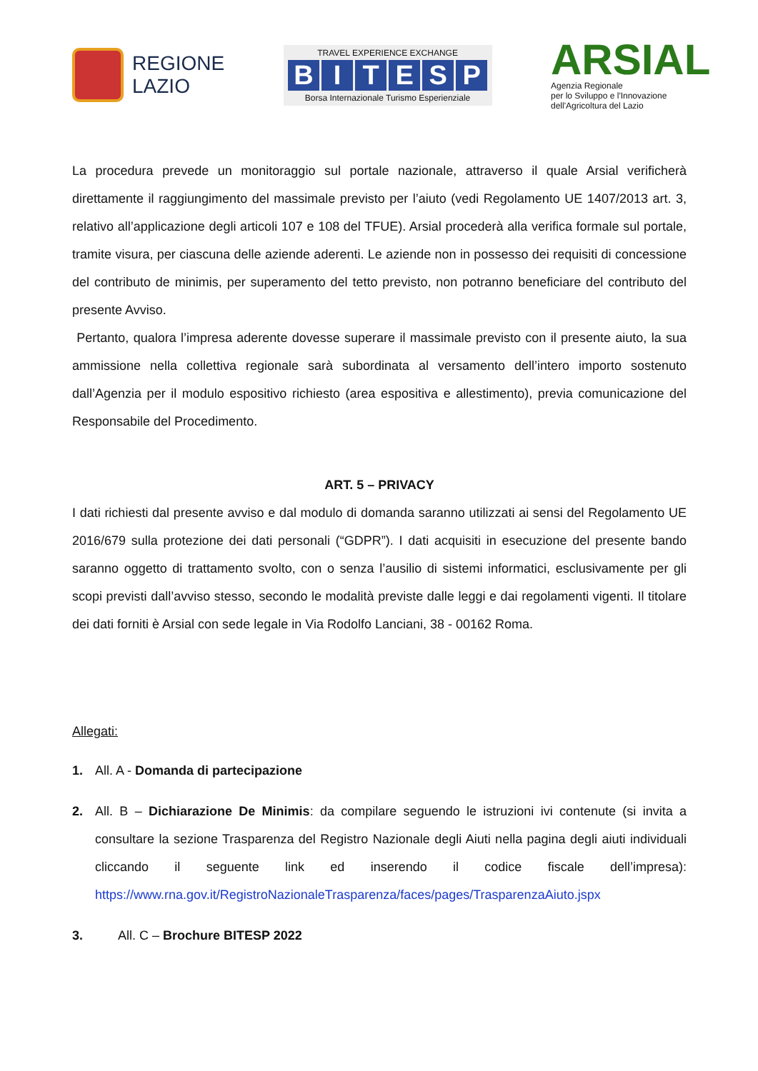REGIONE
LAZIO
TRAVEL EXPERIENCE EXCHANGE
BITESP
Borsa Internazionale Turismo Esperienziale
ARSIAL
Agenzia Regionale
per lo Sviluppo e l'Innovazione
dell'Agricoltura del Lazio
La procedura prevede un monitoraggio sul portale nazionale, attraverso il quale Arsial verificherà direttamente il raggiungimento del massimale previsto per l’aiuto (vedi Regolamento UE 1407/2013 art. 3, relativo all’applicazione degli articoli 107 e 108 del TFUE). Arsial procederà alla verifica formale sul portale, tramite visura, per ciascuna delle aziende aderenti. Le aziende non in possesso dei requisiti di concessione del contributo de minimis, per superamento del tetto previsto, non potranno beneficiare del contributo del presente Avviso.
Pertanto, qualora l’impresa aderente dovesse superare il massimale previsto con il presente aiuto, la sua ammissione nella collettiva regionale sarà subordinata al versamento dell’intero importo sostenuto dall’Agenzia per il modulo espositivo richiesto (area espositiva e allestimento), previa comunicazione del Responsabile del Procedimento.
ART. 5 – PRIVACY
I dati richiesti dal presente avviso e dal modulo di domanda saranno utilizzati ai sensi del Regolamento UE 2016/679 sulla protezione dei dati personali (“GDPR”). I dati acquisiti in esecuzione del presente bando saranno oggetto di trattamento svolto, con o senza l’ausilio di sistemi informatici, esclusivamente per gli scopi previsti dall’avviso stesso, secondo le modalità previste dalle leggi e dai regolamenti vigenti. Il titolare dei dati forniti è Arsial con sede legale in Via Rodolfo Lanciani, 38 - 00162 Roma.
Allegati:
1. All. A - Domanda di partecipazione
2.
All. B – Dichiarazione De Minimis: da compilare seguendo le istruzioni ivi contenute (si invita a consultare la sezione Trasparenza del Registro Nazionale degli Aiuti nella pagina degli aiuti individuali cliccando il seguente link ed inserendo il codice fiscale dell’impresa): https://www.rna.gov.it/RegistroNazionaleTrasparenza/faces/pages/TrasparenzaAiuto.jspx
3. All. C – Brochure BITESP 2022